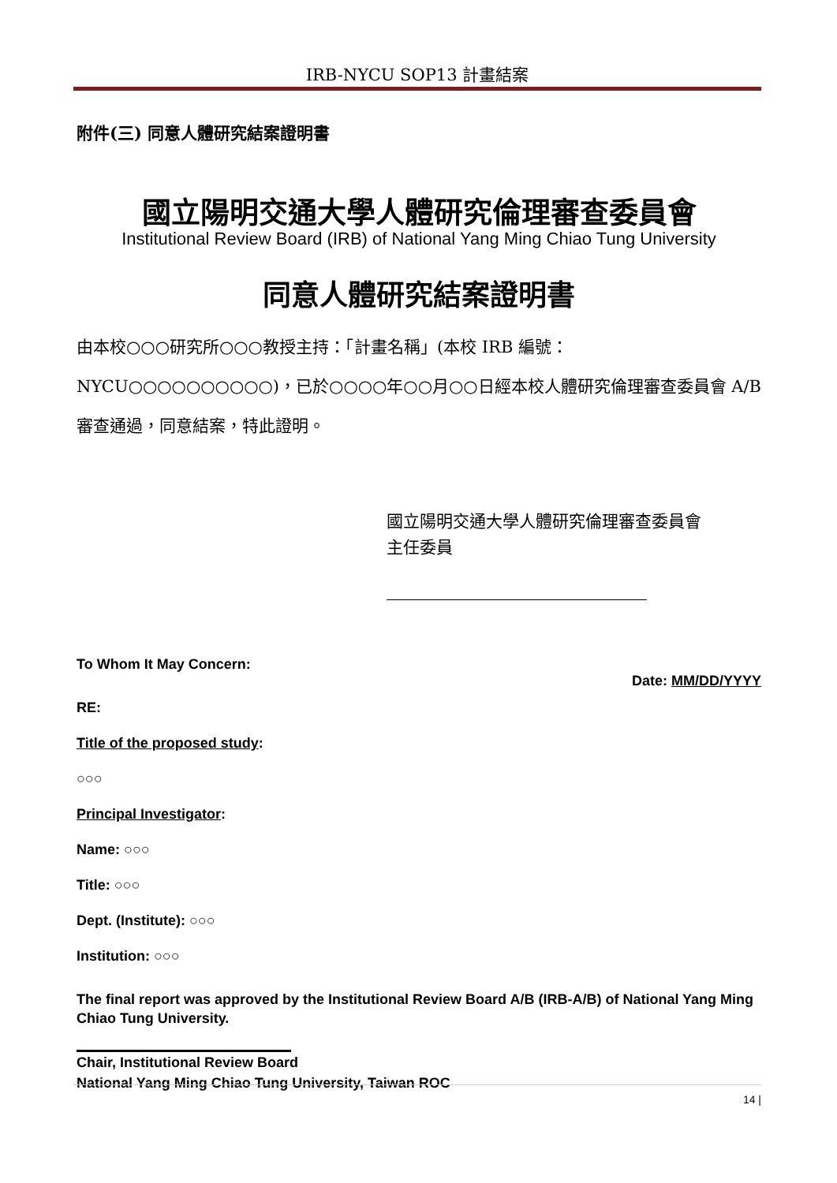IRB-NYCU SOP13 計畫結案
附件(三) 同意人體研究結案證明書
國立陽明交通大學人體研究倫理審查委員會
Institutional Review Board (IRB) of National Yang Ming Chiao Tung University
同意人體研究結案證明書
由本校○○○研究所○○○教授主持：「計畫名稱」(本校 IRB 編號：NYCU○○○○○○○○○○)，已於○○○○年○○月○○日經本校人體研究倫理審查委員會 A/B 審查通過，同意結案，特此證明。
國立陽明交通大學人體研究倫理審查委員會
主任委員
To Whom It May Concern:
Date: MM/DD/YYYY
RE:
Title of the proposed study:
○○○
Principal Investigator:
Name: ○○○
Title: ○○○
Dept. (Institute): ○○○
Institution: ○○○
The final report was approved by the Institutional Review Board A/B (IRB-A/B) of National Yang Ming Chiao Tung University.
Chair, Institutional Review Board
National Yang Ming Chiao Tung University, Taiwan ROC
14 |